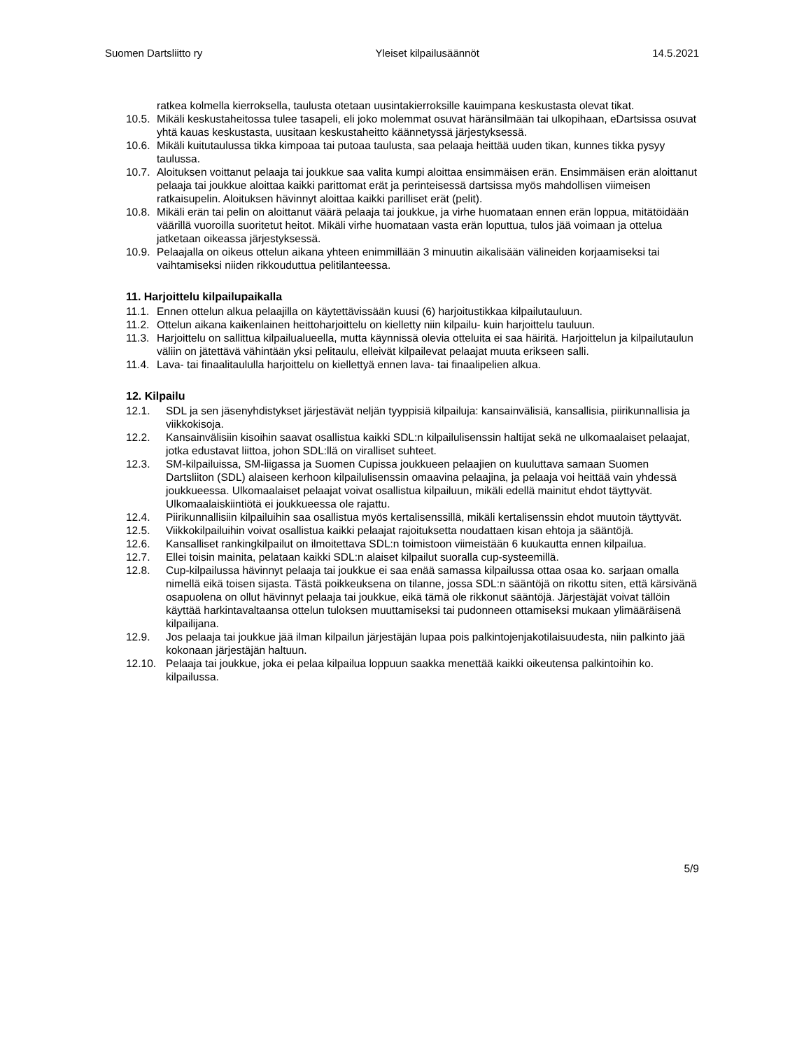Suomen Dartsliitto ry Yleiset kilpailusäännöt 14.5.2021
ratkea kolmella kierroksella, taulusta otetaan uusintakierroksille kauimpana keskustasta olevat tikat.
10.5. Mikäli keskustaheitossa tulee tasapeli, eli joko molemmat osuvat häränsilmään tai ulkopihaan, eDartsissa osuvat yhtä kauas keskustasta, uusitaan keskustaheitto käännetyssä järjestyksessä.
10.6. Mikäli kuitutaulussa tikka kimpoaa tai putoaa taulusta, saa pelaaja heittää uuden tikan, kunnes tikka pysyy taulussa.
10.7. Aloituksen voittanut pelaaja tai joukkue saa valita kumpi aloittaa ensimmäisen erän. Ensimmäisen erän aloittanut pelaaja tai joukkue aloittaa kaikki parittomat erät ja perinteisessä dartsissa myös mahdollisen viimeisen ratkaisupelin. Aloituksen hävinnyt aloittaa kaikki parilliset erät (pelit).
10.8. Mikäli erän tai pelin on aloittanut väärä pelaaja tai joukkue, ja virhe huomataan ennen erän loppua, mitätöidään väärillä vuoroilla suoritetut heitot. Mikäli virhe huomataan vasta erän loputtua, tulos jää voimaan ja ottelua jatketaan oikeassa järjestyksessä.
10.9. Pelaajalla on oikeus ottelun aikana yhteen enimmillään 3 minuutin aikalisään välineiden korjaamiseksi tai vaihtamiseksi niiden rikkouduttua pelitilanteessa.
11. Harjoittelu kilpailupaikalla
11.1. Ennen ottelun alkua pelaajilla on käytettävissään kuusi (6) harjoitustikkaa kilpailutauluun.
11.2. Ottelun aikana kaikenlainen heittoharjoittelu on kielletty niin kilpailu- kuin harjoittelu tauluun.
11.3. Harjoittelu on sallittua kilpailualueella, mutta käynnissä olevia otteluita ei saa häiritä. Harjoittelun ja kilpailutaulun väliin on jätettävä vähintään yksi pelitaulu, elleivät kilpailevat pelaajat muuta erikseen salli.
11.4. Lava- tai finaalitaululla harjoittelu on kiellettyä ennen lava- tai finaalipelien alkua.
12. Kilpailu
12.1. SDL ja sen jäsenyhdistykset järjestävät neljän tyyppisiä kilpailuja: kansainvälisiä, kansallisia, piirikunnallisia ja viikkokisoja.
12.2. Kansainvälisiin kisoihin saavat osallistua kaikki SDL:n kilpailulisenssin haltijat sekä ne ulkomaalaiset pelaajat, jotka edustavat liittoa, johon SDL:llä on viralliset suhteet.
12.3. SM-kilpailuissa, SM-liigassa ja Suomen Cupissa joukkueen pelaajien on kuuluttava samaan Suomen Dartsliiton (SDL) alaiseen kerhoon kilpailulisenssin omaavina pelaajina, ja pelaaja voi heittää vain yhdessä joukkueessa. Ulkomaalaiset pelaajat voivat osallistua kilpailuun, mikäli edellä mainitut ehdot täyttyvät. Ulkomaalaiskiintiötä ei joukkueessa ole rajattu.
12.4. Piirikunnallisiin kilpailuihin saa osallistua myös kertalisenssillä, mikäli kertalisenssin ehdot muutoin täyttyvät.
12.5. Viikkokilpailuihin voivat osallistua kaikki pelaajat rajoituksetta noudattaen kisan ehtoja ja sääntöjä.
12.6. Kansalliset rankingkilpailut on ilmoitettava SDL:n toimistoon viimeistään 6 kuukautta ennen kilpailua.
12.7. Ellei toisin mainita, pelataan kaikki SDL:n alaiset kilpailut suoralla cup-systeemillä.
12.8. Cup-kilpailussa hävinnyt pelaaja tai joukkue ei saa enää samassa kilpailussa ottaa osaa ko. sarjaan omalla nimellä eikä toisen sijasta. Tästä poikkeuksena on tilanne, jossa SDL:n sääntöjä on rikottu siten, että kärsivänä osapuolena on ollut hävinnyt pelaaja tai joukkue, eikä tämä ole rikkonut sääntöjä. Järjestäjät voivat tällöin käyttää harkintavaltaansa ottelun tuloksen muuttamiseksi tai pudonneen ottamiseksi mukaan ylimääräisenä kilpailijana.
12.9. Jos pelaaja tai joukkue jää ilman kilpailun järjestäjän lupaa pois palkintojenjakotilaisuudesta, niin palkinto jää kokonaan järjestäjän haltuun.
12.10. Pelaaja tai joukkue, joka ei pelaa kilpailua loppuun saakka menettää kaikki oikeutensa palkintoihin ko. kilpailussa.
5/9